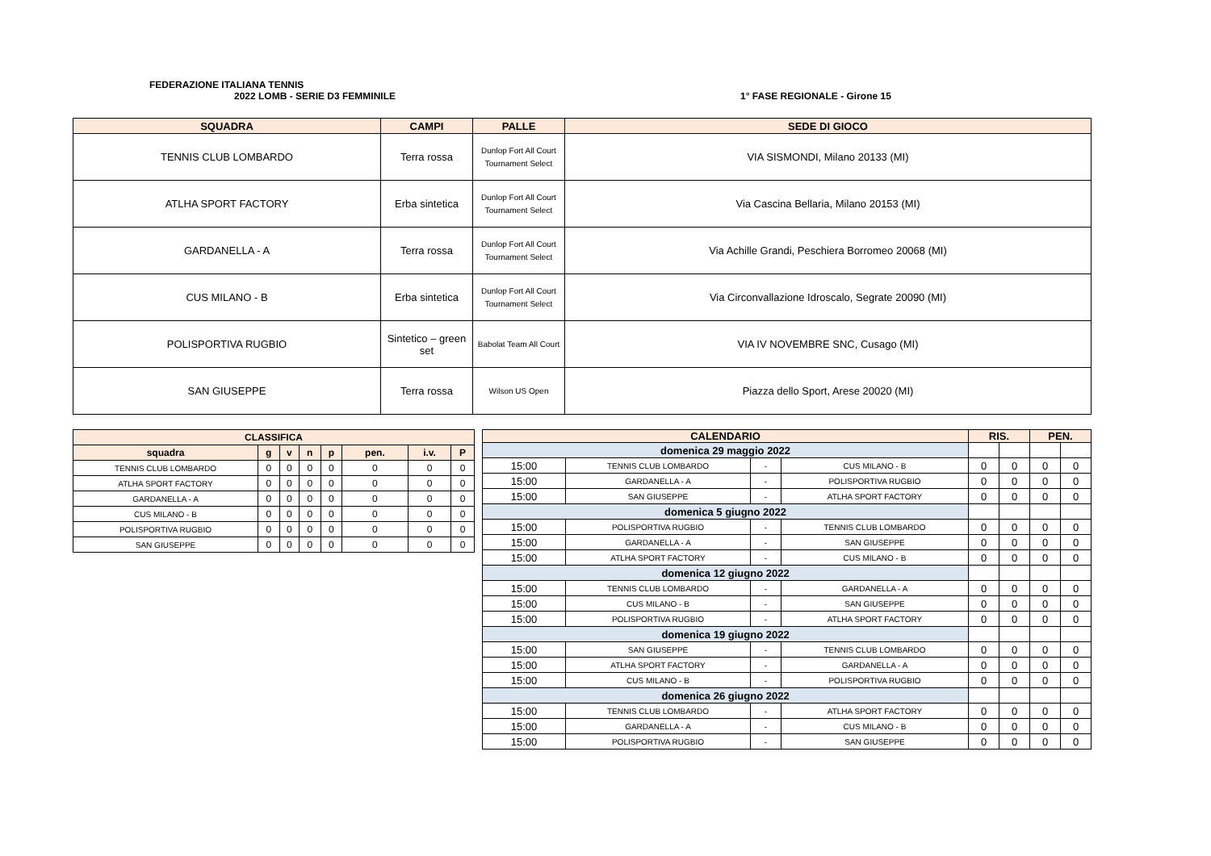FEDERAZIONE ITALIANA TENNIS
2022 LOMB - SERIE D3 FEMMINILE 1° FASE REGIONALE - Girone 15
| SQUADRA | CAMPI | PALLE | SEDE DI GIOCO |
| --- | --- | --- | --- |
| TENNIS CLUB LOMBARDO | Terra rossa | Dunlop Fort All Court Tournament Select | VIA SISMONDI, Milano 20133 (MI) |
| ATLHA SPORT FACTORY | Erba sintetica | Dunlop Fort All Court Tournament Select | Via Cascina Bellaria, Milano 20153 (MI) |
| GARDANELLA - A | Terra rossa | Dunlop Fort All Court Tournament Select | Via Achille Grandi, Peschiera Borromeo 20068 (MI) |
| CUS MILANO - B | Erba sintetica | Dunlop Fort All Court Tournament Select | Via Circonvallazione Idroscalo, Segrate 20090 (MI) |
| POLISPORTIVA RUGBIO | Sintetico – green set | Babolat Team All Court | VIA IV NOVEMBRE SNC, Cusago (MI) |
| SAN GIUSEPPE | Terra rossa | Wilson US Open | Piazza dello Sport, Arese 20020 (MI) |
| CLASSIFICA | | | | | | | |
| --- | --- | --- | --- | --- | --- | --- | --- |
| squadra | g | v | n | p | pen. | i.v. | P |
| TENNIS CLUB LOMBARDO | 0 | 0 | 0 | 0 | 0 | 0 | 0 |
| ATLHA SPORT FACTORY | 0 | 0 | 0 | 0 | 0 | 0 | 0 |
| GARDANELLA - A | 0 | 0 | 0 | 0 | 0 | 0 | 0 |
| CUS MILANO - B | 0 | 0 | 0 | 0 | 0 | 0 | 0 |
| POLISPORTIVA RUGBIO | 0 | 0 | 0 | 0 | 0 | 0 | 0 |
| SAN GIUSEPPE | 0 | 0 | 0 | 0 | 0 | 0 | 0 |
| CALENDARIO | | | | RIS. | | PEN. | |
| --- | --- | --- | --- | --- | --- | --- | --- |
| domenica 29 maggio 2022 | | | | | | | |
| 15:00 | TENNIS CLUB LOMBARDO | - | CUS MILANO - B | 0 | 0 | 0 | 0 |
| 15:00 | GARDANELLA - A | - | POLISPORTIVA RUGBIO | 0 | 0 | 0 | 0 |
| 15:00 | SAN GIUSEPPE | - | ATLHA SPORT FACTORY | 0 | 0 | 0 | 0 |
| domenica 5 giugno 2022 | | | | | | | |
| 15:00 | POLISPORTIVA RUGBIO | - | TENNIS CLUB LOMBARDO | 0 | 0 | 0 | 0 |
| 15:00 | GARDANELLA - A | - | SAN GIUSEPPE | 0 | 0 | 0 | 0 |
| 15:00 | ATLHA SPORT FACTORY | - | CUS MILANO - B | 0 | 0 | 0 | 0 |
| domenica 12 giugno 2022 | | | | | | | |
| 15:00 | TENNIS CLUB LOMBARDO | - | GARDANELLA - A | 0 | 0 | 0 | 0 |
| 15:00 | CUS MILANO - B | - | SAN GIUSEPPE | 0 | 0 | 0 | 0 |
| 15:00 | POLISPORTIVA RUGBIO | - | ATLHA SPORT FACTORY | 0 | 0 | 0 | 0 |
| domenica 19 giugno 2022 | | | | | | | |
| 15:00 | SAN GIUSEPPE | - | TENNIS CLUB LOMBARDO | 0 | 0 | 0 | 0 |
| 15:00 | ATLHA SPORT FACTORY | - | GARDANELLA - A | 0 | 0 | 0 | 0 |
| 15:00 | CUS MILANO - B | - | POLISPORTIVA RUGBIO | 0 | 0 | 0 | 0 |
| domenica 26 giugno 2022 | | | | | | | |
| 15:00 | TENNIS CLUB LOMBARDO | - | ATLHA SPORT FACTORY | 0 | 0 | 0 | 0 |
| 15:00 | GARDANELLA - A | - | CUS MILANO - B | 0 | 0 | 0 | 0 |
| 15:00 | POLISPORTIVA RUGBIO | - | SAN GIUSEPPE | 0 | 0 | 0 | 0 |